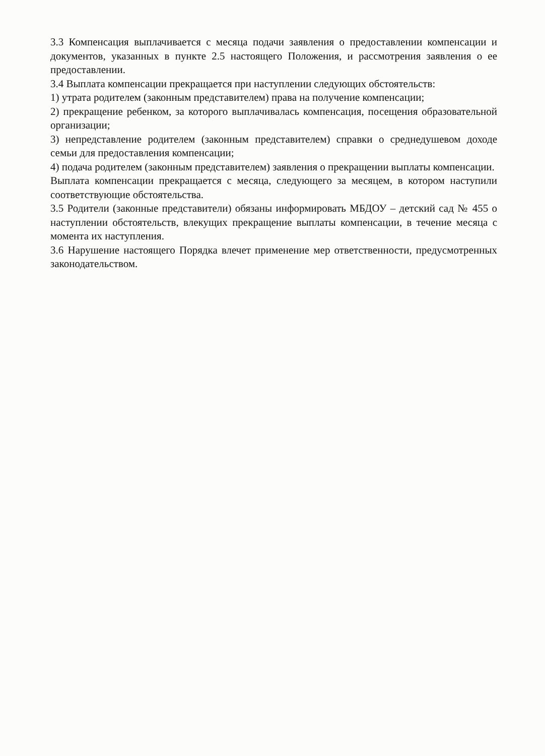3.3 Компенсация выплачивается с месяца подачи заявления о предоставлении компенсации и документов, указанных в пункте 2.5 настоящего Положения, и рассмотрения заявления о ее предоставлении.
3.4 Выплата компенсации прекращается при наступлении следующих обстоятельств:
1) утрата родителем (законным представителем) права на получение компенсации;
2) прекращение ребенком, за которого выплачивалась компенсация, посещения образовательной организации;
3) непредставление родителем (законным представителем) справки о среднедушевом доходе семьи для предоставления компенсации;
4) подача родителем (законным представителем) заявления о прекращении выплаты компенсации.
Выплата компенсации прекращается с месяца, следующего за месяцем, в котором наступили соответствующие обстоятельства.
3.5 Родители (законные представители) обязаны информировать МБДОУ – детский сад № 455 о наступлении обстоятельств, влекущих прекращение выплаты компенсации, в течение месяца с момента их наступления.
3.6 Нарушение настоящего Порядка влечет применение мер ответственности, предусмотренных законодательством.